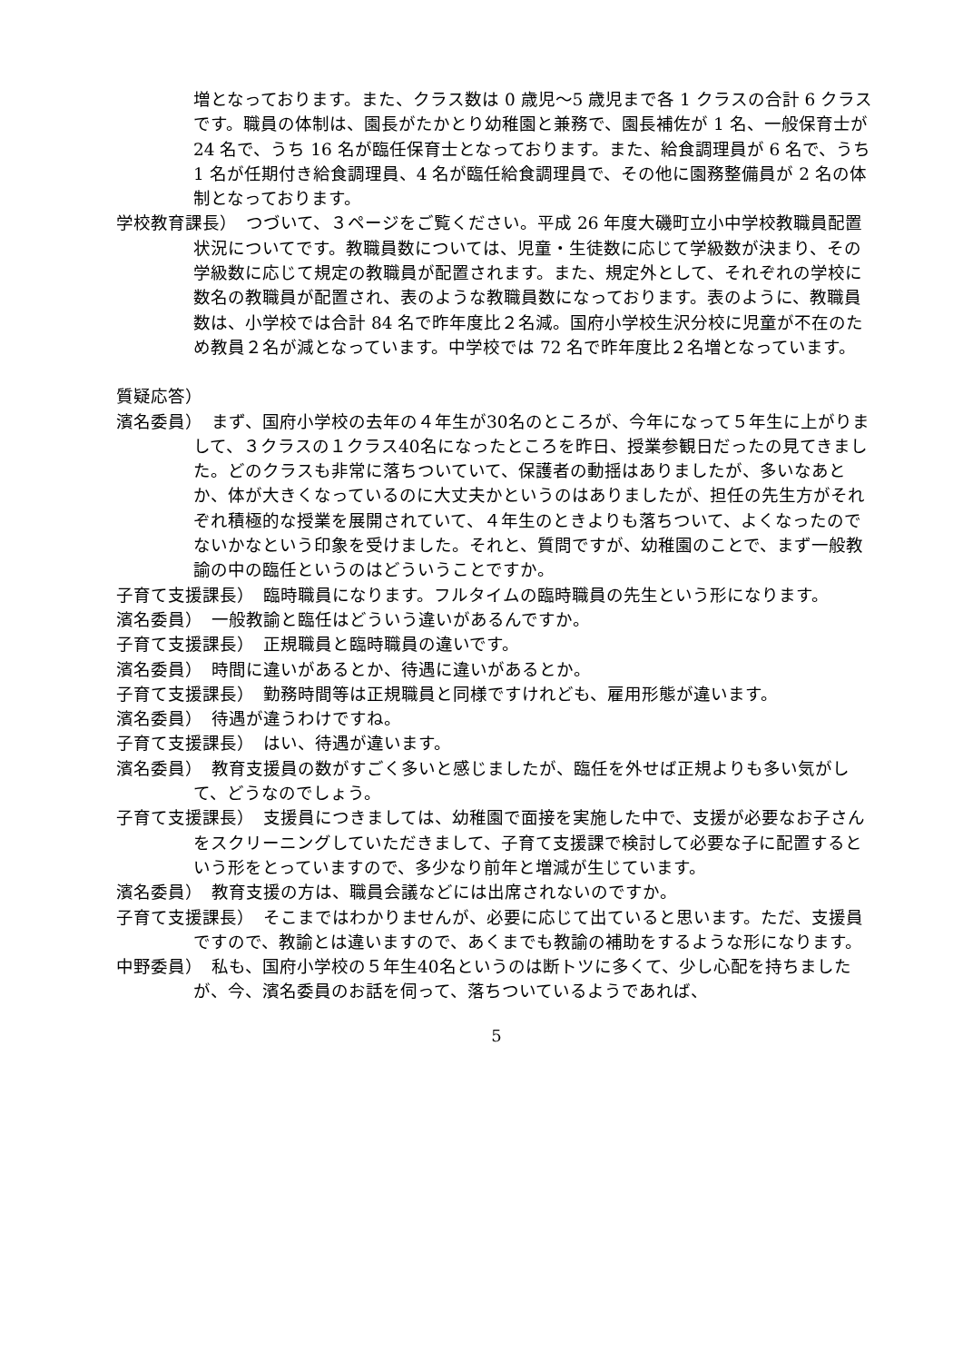増となっております。また、クラス数は 0 歳児～5 歳児まで各 1 クラスの合計 6 クラスです。職員の体制は、園長がたかとり幼稚園と兼務で、園長補佐が 1 名、一般保育士が 24 名で、うち 16 名が臨任保育士となっております。また、給食調理員が 6 名で、うち 1 名が任期付き給食調理員、4 名が臨任給食調理員で、その他に園務整備員が 2 名の体制となっております。
学校教育課長）　つづいて、３ページをご覧ください。平成 26 年度大磯町立小中学校教職員配置状況についてです。教職員数については、児童・生徒数に応じて学級数が決まり、その学級数に応じて規定の教職員が配置されます。また、規定外として、それぞれの学校に数名の教職員が配置され、表のような教職員数になっております。表のように、教職員数は、小学校では合計 84 名で昨年度比２名減。国府小学校生沢分校に児童が不在のため教員２名が減となっています。中学校では 72 名で昨年度比２名増となっています。
質疑応答）
濱名委員）　まず、国府小学校の去年の４年生が30名のところが、今年になって５年生に上がりまして、３クラスの１クラス40名になったところを昨日、授業参観日だったの見てきました。どのクラスも非常に落ちついていて、保護者の動揺はありましたが、多いなあとか、体が大きくなっているのに大丈夫かというのはありましたが、担任の先生方がそれぞれ積極的な授業を展開されていて、４年生のときよりも落ちついて、よくなったのでないかなという印象を受けました。それと、質問ですが、幼稚園のことで、まず一般教諭の中の臨任というのはどういうことですか。
子育て支援課長）　臨時職員になります。フルタイムの臨時職員の先生という形になります。
濱名委員）　一般教諭と臨任はどういう違いがあるんですか。
子育て支援課長）　正規職員と臨時職員の違いです。
濱名委員）　時間に違いがあるとか、待遇に違いがあるとか。
子育て支援課長）　勤務時間等は正規職員と同様ですけれども、雇用形態が違います。
濱名委員）　待遇が違うわけですね。
子育て支援課長）　はい、待遇が違います。
濱名委員）　教育支援員の数がすごく多いと感じましたが、臨任を外せば正規よりも多い気がして、どうなのでしょう。
子育て支援課長）　支援員につきましては、幼稚園で面接を実施した中で、支援が必要なお子さんをスクリーニングしていただきまして、子育て支援課で検討して必要な子に配置するという形をとっていますので、多少なり前年と増減が生じています。
濱名委員）　教育支援の方は、職員会議などには出席されないのですか。
子育て支援課長）　そこまではわかりませんが、必要に応じて出ていると思います。ただ、支援員ですので、教諭とは違いますので、あくまでも教諭の補助をするような形になります。
中野委員）　私も、国府小学校の５年生40名というのは断トツに多くて、少し心配を持ちましたが、今、濱名委員のお話を伺って、落ちついているようであれば、
5